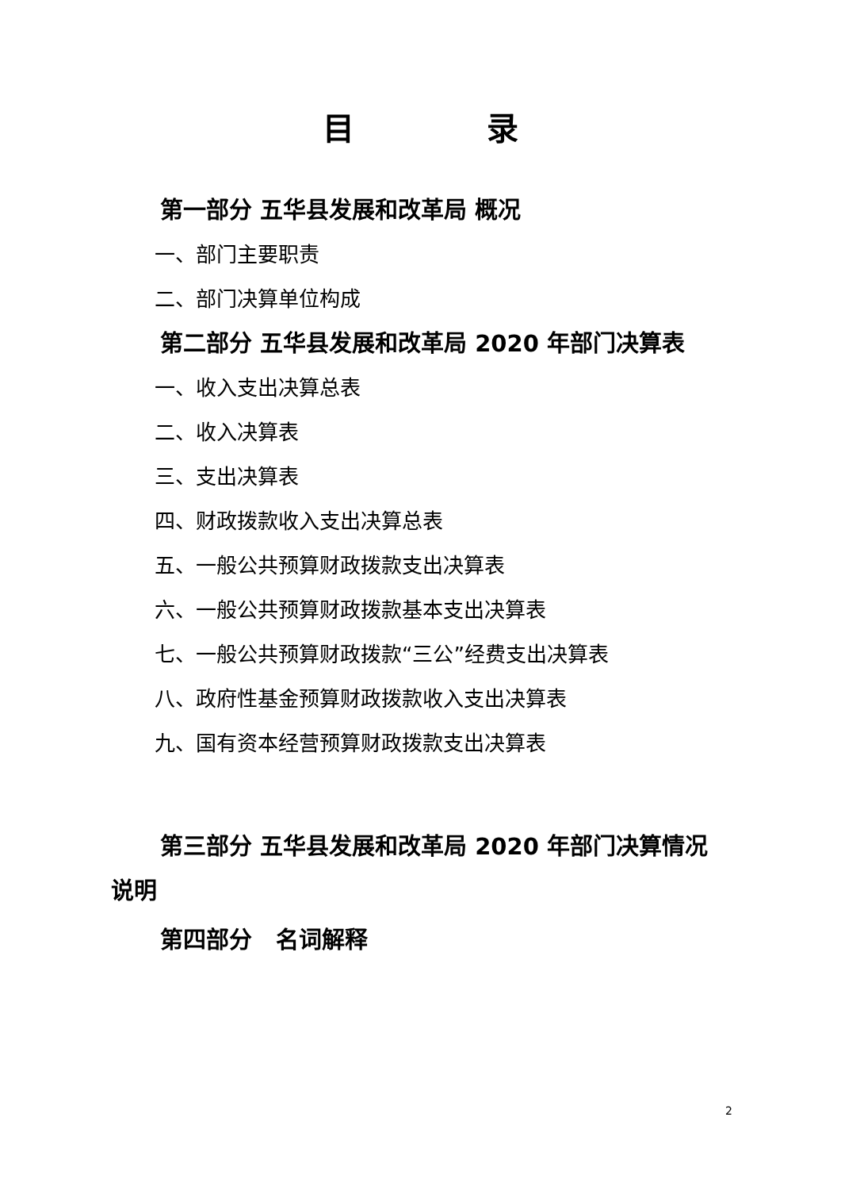目 录
第一部分 五华县发展和改革局 概况
一、部门主要职责
二、部门决算单位构成
第二部分 五华县发展和改革局 2020 年部门决算表
一、收入支出决算总表
二、收入决算表
三、支出决算表
四、财政拨款收入支出决算总表
五、一般公共预算财政拨款支出决算表
六、一般公共预算财政拨款基本支出决算表
七、一般公共预算财政拨款“三公”经费支出决算表
八、政府性基金预算财政拨款收入支出决算表
九、国有资本经营预算财政拨款支出决算表
第三部分 五华县发展和改革局 2020 年部门决算情况说明
第四部分 名词解释
2